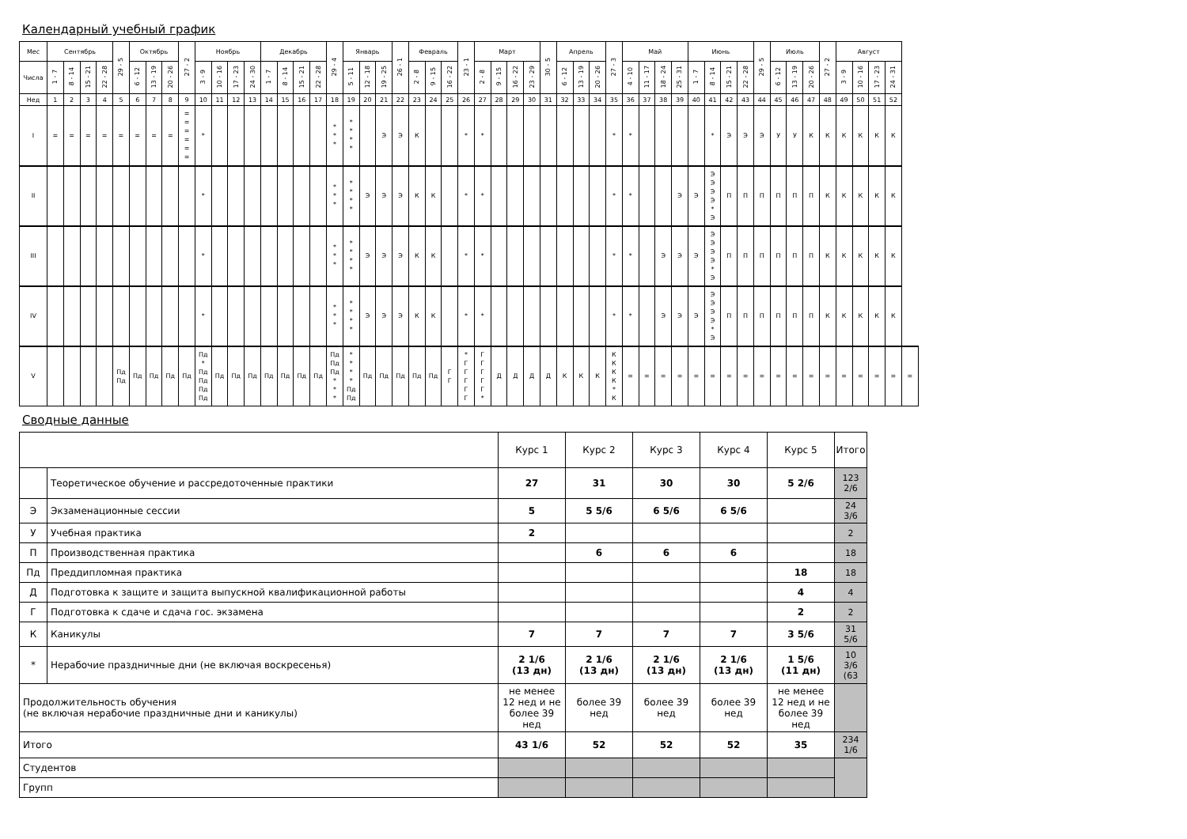Календарный учебный график
| Мес | Сентябрь | | | | 29 - 5 | Октябрь | | | 27 - 2 | Ноябрь | | | | Декабрь | | | | 29 - 4 | Январь | | | 26 - 1 | Февраль | | | 23 - 1 | Март | | | | 30 - 5 | Апрель | | | 27 - 3 | Май | | | | Июнь | | | | 29 - 5 | Июль | | | 27 - 2 | Август | | | | |
| --- | --- | --- | --- | --- | --- | --- | --- | --- | --- | --- | --- | --- | --- | --- | --- | --- | --- | --- | --- | --- | --- | --- | --- | --- | --- | --- | --- | --- | --- | --- | --- | --- | --- | --- | --- | --- | --- | --- | --- | --- | --- | --- | --- | --- | --- | --- | --- | --- | --- | --- | --- | --- | --- |
| Числа | 1 - 7 | 8 - 14 | 15 - 21 | 22 - 28 | | 6 - 12 | 13 - 19 | 20 - 26 | | 3 - 9 | 10 - 16 | 17 - 23 | 24 - 30 | 1 - 7 | 8 - 14 | 15 - 21 | 22 - 28 | | 5 - 11 | 12 - 18 | 19 - 25 | | 2 - 8 | 9 - 15 | 16 - 22 | | 2 - 8 | 9 - 15 | 16 - 22 | 23 - 29 | | 6 - 12 | 13 - 19 | 20 - 26 | | 4 - 10 | 11 - 17 | 18 - 24 | 25 - 31 | 1 - 7 | 8 - 14 | 15 - 21 | 22 - 28 | | 6 - 12 | 13 - 19 | 20 - 26 | | 3 - 9 | 10 - 16 | 17 - 23 | 24 - 31 | |
| Нед | 1 | 2 | 3 | 4 | 5 | 6 | 7 | 8 | 9 | 10 | 11 | 12 | 13 | 14 | 15 | 16 | 17 | 18 | 19 | 20 | 21 | 22 | 23 | 24 | 25 | 26 | 27 | 28 | 29 | 30 | 31 | 32 | 33 | 34 | 35 | 36 | 37 | 38 | 39 | 40 | 41 | 42 | 43 | 44 | 45 | 46 | 47 | 48 | 49 | 50 | 51 | 52 | |
| I | = | = | = | = | = | = | = | = | = = = = = = | * | | | | | | | | * * * | * * * * | | Э | Э | К | | | * | * | | | | | | | | * | * | | | | | * | Э | Э | Э | У | У | К | К | К | К | К | К | |
| II | | | | | | | | | | * | | | | | | | | * * * | * * * * | Э | Э | Э | К | К | | * | * | | | | | | | | * | * | | | Э | Э | Э Э Э Э * Э | П | П | П | П | П | П | К | К | К | К | К | |
| III | | | | | | | | | | * | | | | | | | | * * * | * * * * | Э | Э | Э | К | К | | * | * | | | | | | | | * | * | | Э | Э | Э | Э Э Э Э * Э | П | П | П | П | П | П | К | К | К | К | К | |
| IV | | | | | | | | | | * | | | | | | | | * * * | * * * * | Э | Э | Э | К | К | | * | * | | | | | | | | * | * | | Э | Э | Э | Э Э Э Э * Э | П | П | П | П | П | П | К | К | К | К | К | |
| V | | | | | Пд Пд | Пд | Пд | Пд | Пд | Пд * Пд Пд Пд Пд | Пд | Пд | Пд | Пд | Пд | Пд | Пд | Пд Пд Пд * * * | * * * * Пд Пд | Пд | Пд | Пд | Пд | Пд | Г Г | * Г Г Г Г Г | Г Г Г Г Г * | Д | Д | Д | Д | К | К | К | К К К К * К | = | = | = | = | = | = | = | = | = | = | = | = | = | = | = | = | = | = |
Сводные данные
| | | Курс 1 | Курс 2 | Курс 3 | Курс 4 | Курс 5 | Итого |
| | Теоретическое обучение и рассредоточенные практики | 27 | 31 | 30 | 30 | 5 2/6 | 123 2/6 |
| Э | Экзаменационные сессии | 5 | 5 5/6 | 6 5/6 | 6 5/6 | | 24 3/6 |
| У | Учебная практика | 2 | | | | | 2 |
| П | Производственная практика | | 6 | 6 | 6 | | 18 |
| Пд | Преддипломная практика | | | | | 18 | 18 |
| Д | Подготовка к защите и защита выпускной квалификационной работы | | | | | 4 | 4 |
| Г | Подготовка к сдаче и сдача гос. экзамена | | | | | 2 | 2 |
| К | Каникулы | 7 | 7 | 7 | 7 | 3 5/6 | 31 5/6 |
| * | Нерабочие праздничные дни (не включая воскресенья) | 2 1/6 (13 дн) | 2 1/6 (13 дн) | 2 1/6 (13 дн) | 2 1/6 (13 дн) | 1 5/6 (11 дн) | 10 3/6 (63 |
| Продолжительность обучения (не включая нерабочие праздничные дни и каникулы) | | не менее 12 нед и не более 39 нед | более 39 нед | более 39 нед | более 39 нед | не менее 12 нед и не более 39 нед | |
| Итого | | 43 1/6 | 52 | 52 | 52 | 35 | 234 1/6 |
| Студентов | | | | | | | |
| Групп | | | | | | | |